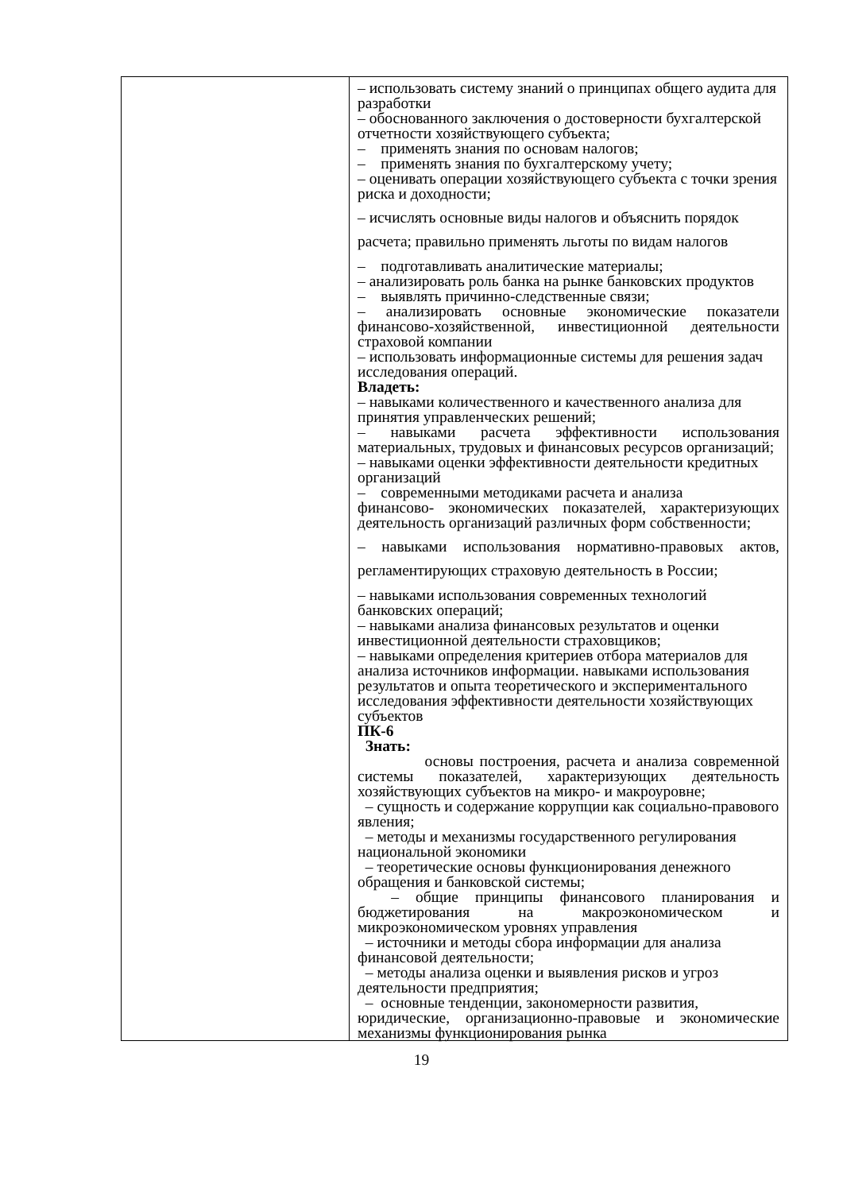| | – использовать систему знаний о принципах общего аудита для разработки – обоснованного заключения о достоверности бухгалтерской отчетности хозяйствующего субъекта; – применять знания по основам налогов; – применять знания по бухгалтерскому учету; – оценивать операции хозяйствующего субъекта с точки зрения риска и доходности; – исчислять основные виды налогов и объяснить порядок расчета; правильно применять льготы по видам налогов – подготавливать аналитические материалы; – анализировать роль банка на рынке банковских продуктов – выявлять причинно-следственные связи; – анализировать основные экономические показатели финансово-хозяйственной, инвестиционной деятельности страховой компании – использовать информационные системы для решения задач исследования операций. Владеть: – навыками количественного и качественного анализа для принятия управленческих решений; – навыками расчета эффективности использования материальных, трудовых и финансовых ресурсов организаций; – навыками оценки эффективности деятельности кредитных организаций – современными методиками расчета и анализа финансово- экономических показателей, характеризующих деятельность организаций различных форм собственности; – навыками использования нормативно-правовых актов, регламентирующих страховую деятельность в России; – навыками использования современных технологий банковских операций; – навыками анализа финансовых результатов и оценки инвестиционной деятельности страховщиков; – навыками определения критериев отбора материалов для анализа источников информации. навыками использования результатов и опыта теоретического и экспериментального исследования эффективности деятельности хозяйствующих субъектов ПК-6 Знать: основы построения, расчета и анализа современной системы показателей, характеризующих деятельность хозяйствующих субъектов на микро- и макроуровне; – сущность и содержание коррупции как социально-правового явления; – методы и механизмы государственного регулирования национальной экономики – теоретические основы функционирования денежного обращения и банковской системы; – общие принципы финансового планирования и бюджетирования на макроэкономическом и микроэкономическом уровнях управления – источники и методы сбора информации для анализа финансовой деятельности; – методы анализа оценки и выявления рисков и угроз деятельности предприятия; – основные тенденции, закономерности развития, юридические, организационно-правовые и экономические механизмы функционирования рынка |
19